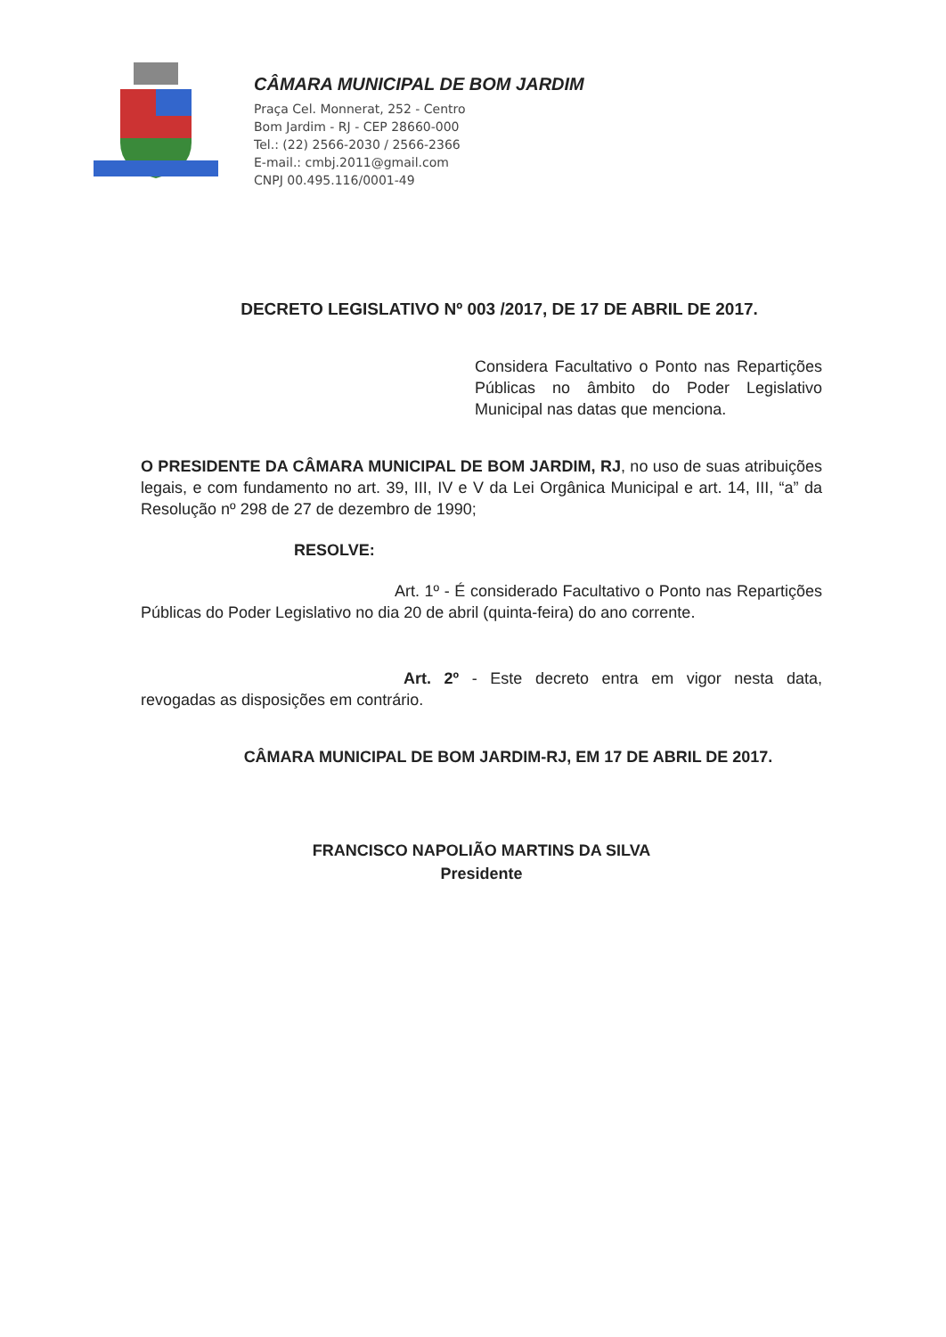CÂMARA MUNICIPAL DE BOM JARDIM
Praça Cel. Monnerat, 252 - Centro
Bom Jardim - RJ - CEP 28660-000
Tel.: (22) 2566-2030 / 2566-2366
E-mail.: cmbj.2011@gmail.com
CNPJ 00.495.116/0001-49
DECRETO LEGISLATIVO Nº 003 /2017, DE 17 DE ABRIL DE 2017.
Considera Facultativo o Ponto nas Repartições Públicas no âmbito do Poder Legislativo Municipal nas datas que menciona.
O PRESIDENTE DA CÂMARA MUNICIPAL DE BOM JARDIM, RJ, no uso de suas atribuições legais, e com fundamento no art. 39, III, IV e V da Lei Orgânica Municipal e art. 14, III, “a” da Resolução nº 298 de 27 de dezembro de 1990;
RESOLVE:
Art. 1º - É considerado Facultativo o Ponto nas Repartições Públicas do Poder Legislativo no dia 20 de abril (quinta-feira) do ano corrente.
Art. 2º - Este decreto entra em vigor nesta data, revogadas as disposições em contrário.
CÂMARA MUNICIPAL DE BOM JARDIM-RJ, EM 17 DE ABRIL DE 2017.
FRANCISCO NAPOLIÃO MARTINS DA SILVA
Presidente